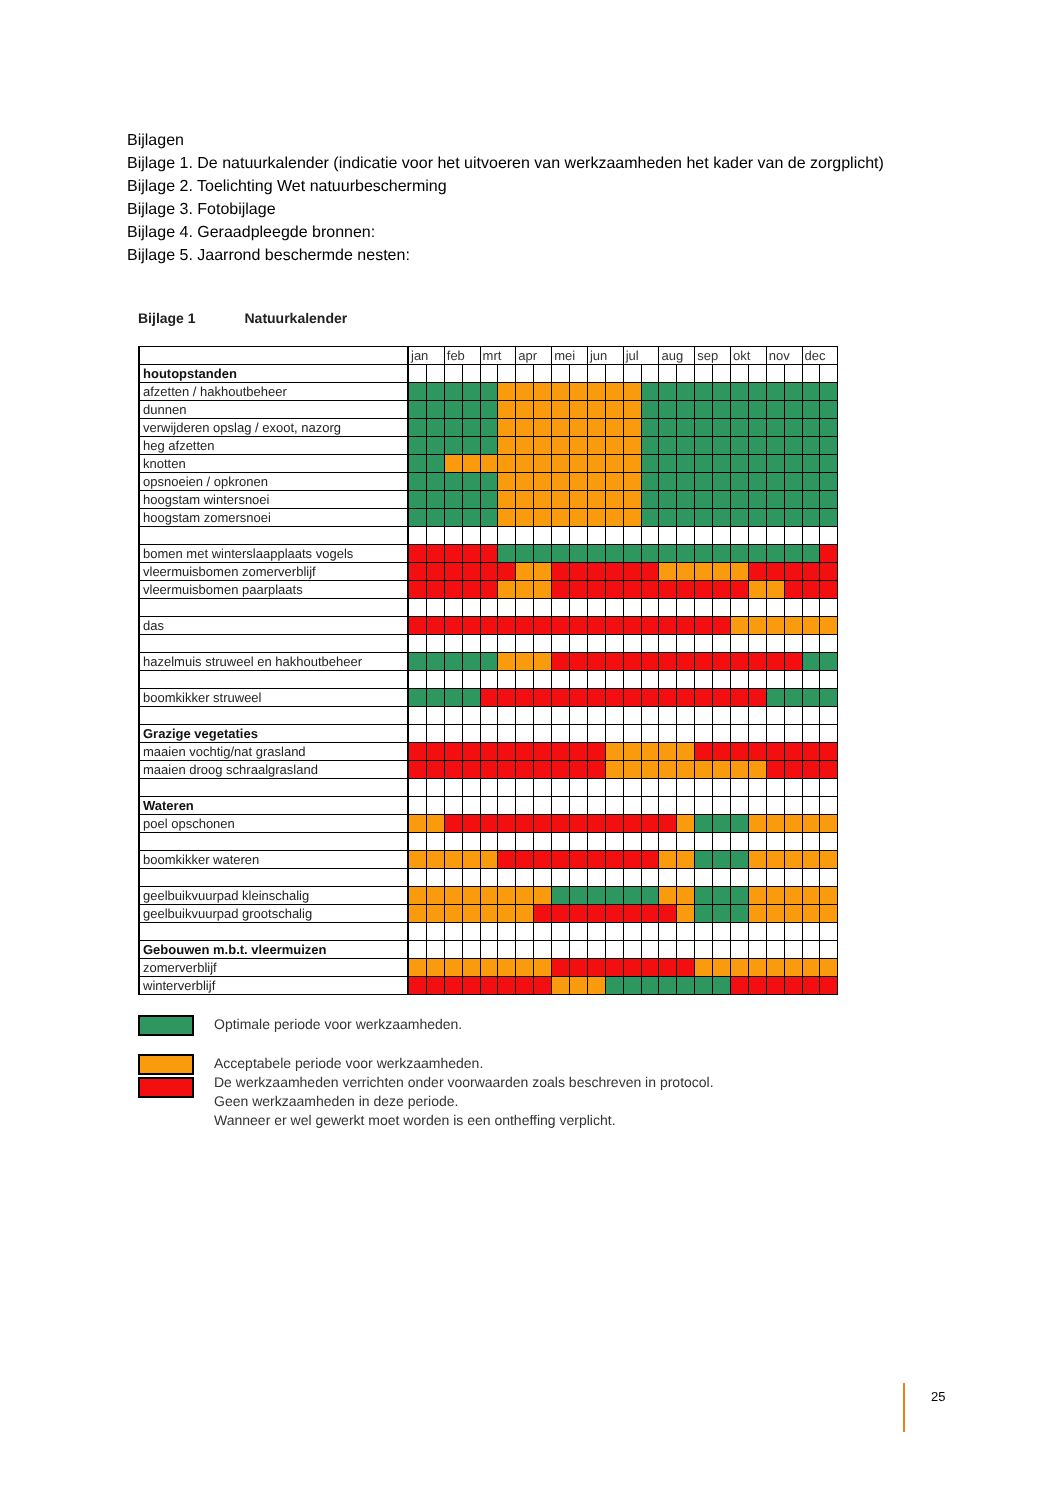Bijlagen
Bijlage 1. De natuurkalender (indicatie voor het uitvoeren van werkzaamheden het kader van de zorgplicht)
Bijlage 2. Toelichting Wet natuurbescherming
Bijlage 3. Fotobijlage
Bijlage 4. Geraadpleegde bronnen:
Bijlage 5. Jaarrond beschermde nesten:
Bijlage 1 Natuurkalender
| | jan | | feb | | mrt | | apr | | mei | | jun | | jul | | aug | | sep | | okt | | nov | | dec | |
| --- | --- | --- | --- | --- | --- | --- | --- | --- | --- | --- | --- | --- | --- | --- | --- | --- | --- | --- | --- | --- | --- | --- | --- | --- |
| houtopstanden | | | | | | | | | | | | | | | | | | | | | | | | |
| afzetten / hakhoutbeheer | | | | | | | | | | | | | | | | | | | | | | | | |
| dunnen | | | | | | | | | | | | | | | | | | | | | | | | |
| verwijderen opslag / exoot, nazorg | | | | | | | | | | | | | | | | | | | | | | | | |
| heg afzetten | | | | | | | | | | | | | | | | | | | | | | | | |
| knotten | | | | | | | | | | | | | | | | | | | | | | | | |
| opsnoeien / opkronen | | | | | | | | | | | | | | | | | | | | | | | | |
| hoogstam wintersnoei | | | | | | | | | | | | | | | | | | | | | | | | |
| hoogstam zomersnoei | | | | | | | | | | | | | | | | | | | | | | | | |
| bomen met winterslaapplaats vogels | | | | | | | | | | | | | | | | | | | | | | | | |
| vleermuisbomen zomerverblijf | | | | | | | | | | | | | | | | | | | | | | | | |
| vleermuisbomen paarplaats | | | | | | | | | | | | | | | | | | | | | | | | |
| das | | | | | | | | | | | | | | | | | | | | | | | | |
| hazelmuis struweel en hakhoutbeheer | | | | | | | | | | | | | | | | | | | | | | | | |
| boomkikker struweel | | | | | | | | | | | | | | | | | | | | | | | | |
| Grazige vegetaties | | | | | | | | | | | | | | | | | | | | | | | | |
| maaien vochtig/nat grasland | | | | | | | | | | | | | | | | | | | | | | | | |
| maaien droog schraalgrasland | | | | | | | | | | | | | | | | | | | | | | | | |
| Wateren | | | | | | | | | | | | | | | | | | | | | | | | |
| poel opschonen | | | | | | | | | | | | | | | | | | | | | | | | |
| boomkikker wateren | | | | | | | | | | | | | | | | | | | | | | | | |
| geelbuikvuurpad kleinschalig | | | | | | | | | | | | | | | | | | | | | | | | |
| geelbuikvuurpad grootschalig | | | | | | | | | | | | | | | | | | | | | | | | |
| Gebouwen m.b.t. vleermuizen | | | | | | | | | | | | | | | | | | | | | | | | |
| zomerverblijf | | | | | | | | | | | | | | | | | | | | | | | | |
| winterverblijf | | | | | | | | | | | | | | | | | | | | | | | | |
Optimale periode voor werkzaamheden.
Acceptabele periode voor werkzaamheden.
De werkzaamheden verrichten onder voorwaarden zoals beschreven in protocol.
Geen werkzaamheden in deze periode.
Wanneer er wel gewerkt moet worden is een ontheffing verplicht.
25